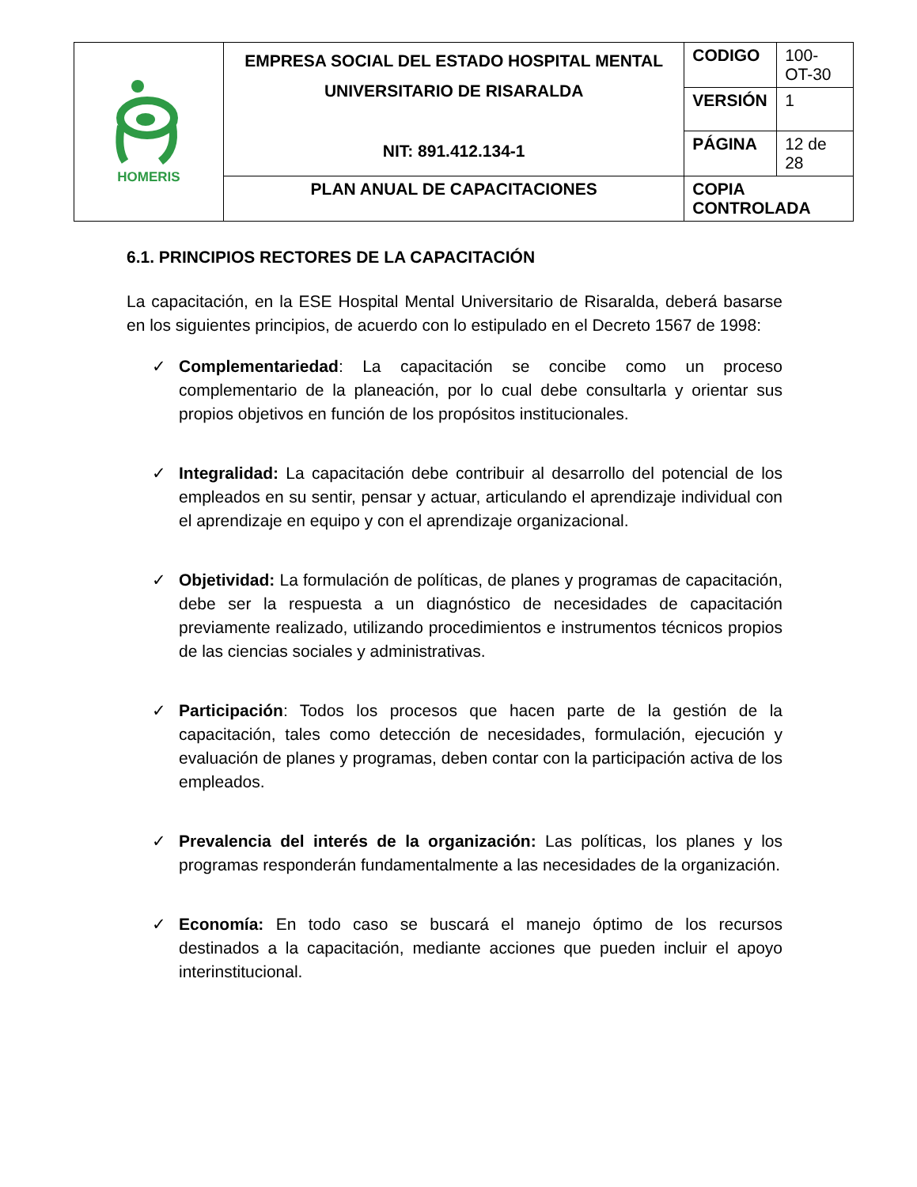| HOMERIS | EMPRESA SOCIAL DEL ESTADO HOSPITAL MENTAL UNIVERSITARIO DE RISARALDA NIT: 891.412.134-1 | CODIGO | 100-OT-30 |
| | | VERSIÓN | 1 |
| | | PÁGINA | 12 de 28 |
| | PLAN ANUAL DE CAPACITACIONES | COPIA CONTROLADA | |
6.1. PRINCIPIOS RECTORES DE LA CAPACITACIÓN
La capacitación, en la ESE Hospital Mental Universitario de Risaralda, deberá basarse en los siguientes principios, de acuerdo con lo estipulado en el Decreto 1567 de 1998:
✓ Complementariedad: La capacitación se concibe como un proceso complementario de la planeación, por lo cual debe consultarla y orientar sus propios objetivos en función de los propósitos institucionales.
✓ Integralidad: La capacitación debe contribuir al desarrollo del potencial de los empleados en su sentir, pensar y actuar, articulando el aprendizaje individual con el aprendizaje en equipo y con el aprendizaje organizacional.
✓ Objetividad: La formulación de políticas, de planes y programas de capacitación, debe ser la respuesta a un diagnóstico de necesidades de capacitación previamente realizado, utilizando procedimientos e instrumentos técnicos propios de las ciencias sociales y administrativas.
✓ Participación: Todos los procesos que hacen parte de la gestión de la capacitación, tales como detección de necesidades, formulación, ejecución y evaluación de planes y programas, deben contar con la participación activa de los empleados.
✓ Prevalencia del interés de la organización: Las políticas, los planes y los programas responderán fundamentalmente a las necesidades de la organización.
✓ Economía: En todo caso se buscará el manejo óptimo de los recursos destinados a la capacitación, mediante acciones que pueden incluir el apoyo interinstitucional.